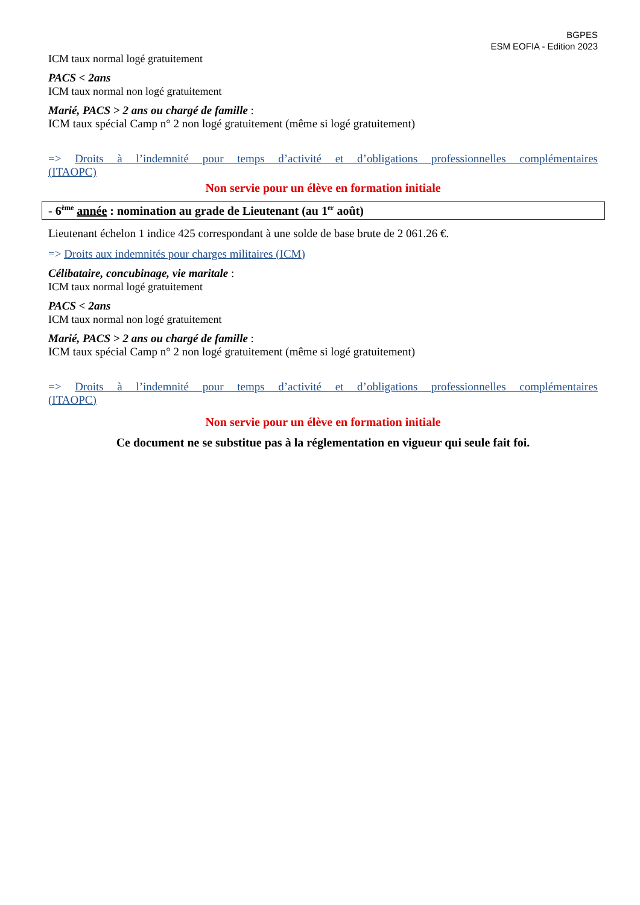BGPES
ESM EOFIA - Edition 2023
ICM taux normal logé gratuitement
PACS < 2ans
ICM taux normal non logé gratuitement
Marié, PACS > 2 ans ou chargé de famille :
ICM taux spécial Camp n° 2 non logé gratuitement (même si logé gratuitement)
=> Droits à l’indemnité pour temps d’activité et d’obligations professionnelles complémentaires
(ITAOPC)
Non servie pour un élève en formation initiale
- 6<sup>ème</sup> année : nomination au grade de Lieutenant (au 1<sup>er</sup> août)
Lieutenant échelon 1 indice 425 correspondant à une solde de base brute de 2 061.26 €.
=> Droits aux indemnités pour charges militaires (ICM)
Célibataire, concubinage, vie maritale :
ICM taux normal logé gratuitement
PACS < 2ans
ICM taux normal non logé gratuitement
Marié, PACS > 2 ans ou chargé de famille :
ICM taux spécial Camp n° 2 non logé gratuitement (même si logé gratuitement)
=> Droits à l’indemnité pour temps d’activité et d’obligations professionnelles complémentaires
(ITAOPC)
Non servie pour un élève en formation initiale
Ce document ne se substitue pas à la réglementation en vigueur qui seule fait foi.